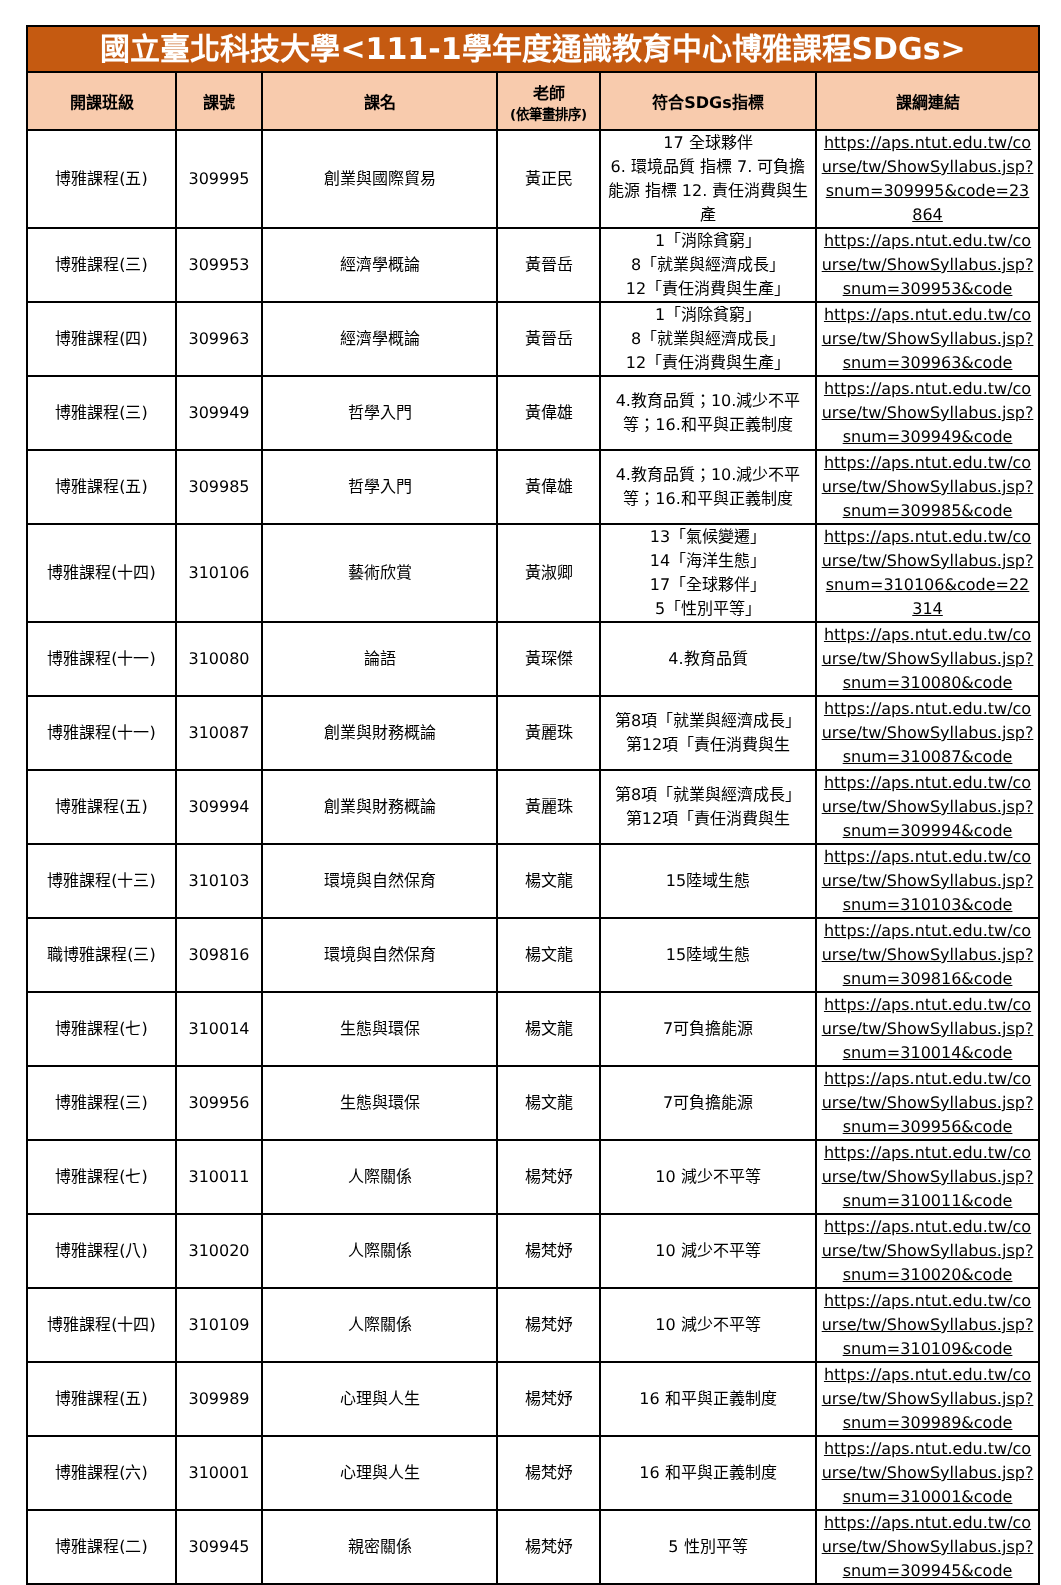| 國立臺北科技大學<111-1學年度通識教育中心博雅課程SDGs> | | | | | |
| 開課班級 | 課號 | 課名 | 老師 (依筆畫排序) | 符合SDGs指標 | 課綱連結 |
| 博雅課程(五) | 309995 | 創業與國際貿易 | 黃正民 | 17 全球夥伴 6. 環境品質 指標 7. 可負擔能源 指標 12. 責任消費與生產 | https://aps.ntut.edu.tw/course/tw/ShowSyllabus.jsp?snum=309995&code=23864 |
| 博雅課程(三) | 309953 | 經濟學概論 | 黃晉岳 | 1「消除貧窮」 8「就業與經濟成長」 12「責任消費與生產」 | https://aps.ntut.edu.tw/course/tw/ShowSyllabus.jsp?snum=309953&code |
| 博雅課程(四) | 309963 | 經濟學概論 | 黃晉岳 | 1「消除貧窮」 8「就業與經濟成長」 12「責任消費與生產」 | https://aps.ntut.edu.tw/course/tw/ShowSyllabus.jsp?snum=309963&code |
| 博雅課程(三) | 309949 | 哲學入門 | 黃偉雄 | 4.教育品質；10.減少不平等；16.和平與正義制度 | https://aps.ntut.edu.tw/course/tw/ShowSyllabus.jsp?snum=309949&code |
| 博雅課程(五) | 309985 | 哲學入門 | 黃偉雄 | 4.教育品質；10.減少不平等；16.和平與正義制度 | https://aps.ntut.edu.tw/course/tw/ShowSyllabus.jsp?snum=309985&code |
| 博雅課程(十四) | 310106 | 藝術欣賞 | 黃淑卿 | 13「氣候變遷」 14「海洋生態」 17「全球夥伴」 5「性別平等」 | https://aps.ntut.edu.tw/course/tw/ShowSyllabus.jsp?snum=310106&code=22314 |
| 博雅課程(十一) | 310080 | 論語 | 黃琛傑 | 4.教育品質 | https://aps.ntut.edu.tw/course/tw/ShowSyllabus.jsp?snum=310080&code |
| 博雅課程(十一) | 310087 | 創業與財務概論 | 黃麗珠 | 第8項「就業與經濟成長」 第12項「責任消費與生 | https://aps.ntut.edu.tw/course/tw/ShowSyllabus.jsp?snum=310087&code |
| 博雅課程(五) | 309994 | 創業與財務概論 | 黃麗珠 | 第8項「就業與經濟成長」 第12項「責任消費與生 | https://aps.ntut.edu.tw/course/tw/ShowSyllabus.jsp?snum=309994&code |
| 博雅課程(十三) | 310103 | 環境與自然保育 | 楊文龍 | 15陸域生態 | https://aps.ntut.edu.tw/course/tw/ShowSyllabus.jsp?snum=310103&code |
| 職博雅課程(三) | 309816 | 環境與自然保育 | 楊文龍 | 15陸域生態 | https://aps.ntut.edu.tw/course/tw/ShowSyllabus.jsp?snum=309816&code |
| 博雅課程(七) | 310014 | 生態與環保 | 楊文龍 | 7可負擔能源 | https://aps.ntut.edu.tw/course/tw/ShowSyllabus.jsp?snum=310014&code |
| 博雅課程(三) | 309956 | 生態與環保 | 楊文龍 | 7可負擔能源 | https://aps.ntut.edu.tw/course/tw/ShowSyllabus.jsp?snum=309956&code |
| 博雅課程(七) | 310011 | 人際關係 | 楊梵妤 | 10 減少不平等 | https://aps.ntut.edu.tw/course/tw/ShowSyllabus.jsp?snum=310011&code |
| 博雅課程(八) | 310020 | 人際關係 | 楊梵妤 | 10 減少不平等 | https://aps.ntut.edu.tw/course/tw/ShowSyllabus.jsp?snum=310020&code |
| 博雅課程(十四) | 310109 | 人際關係 | 楊梵妤 | 10 減少不平等 | https://aps.ntut.edu.tw/course/tw/ShowSyllabus.jsp?snum=310109&code |
| 博雅課程(五) | 309989 | 心理與人生 | 楊梵妤 | 16 和平與正義制度 | https://aps.ntut.edu.tw/course/tw/ShowSyllabus.jsp?snum=309989&code |
| 博雅課程(六) | 310001 | 心理與人生 | 楊梵妤 | 16 和平與正義制度 | https://aps.ntut.edu.tw/course/tw/ShowSyllabus.jsp?snum=310001&code |
| 博雅課程(二) | 309945 | 親密關係 | 楊梵妤 | 5 性別平等 | https://aps.ntut.edu.tw/course/tw/ShowSyllabus.jsp?snum=309945&code |